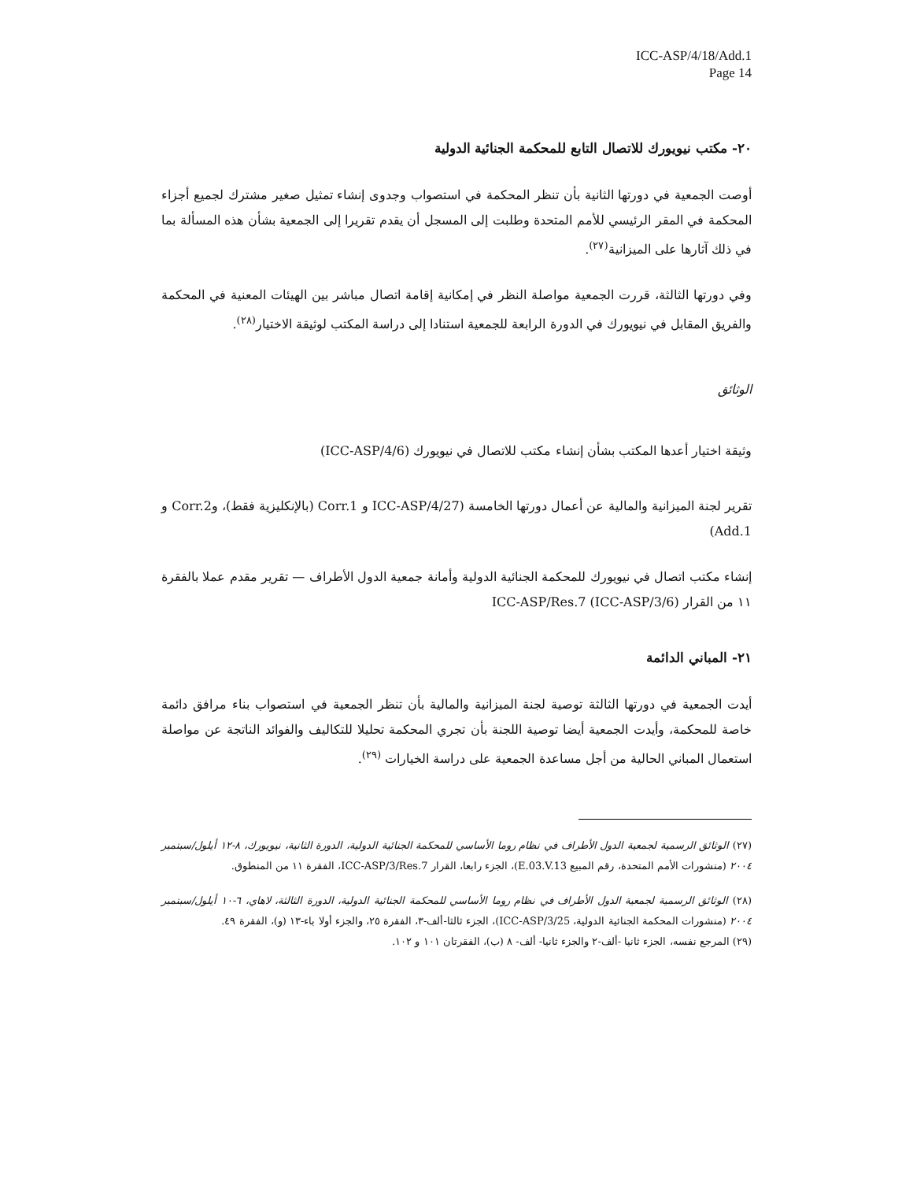ICC-ASP/4/18/Add.1
Page 14
٢٠- مكتب نيويورك للاتصال التابع للمحكمة الجنائية الدولية
أوصت الجمعية في دورتها الثانية بأن تنظر المحكمة في استصواب وجدوى إنشاء تمثيل صغير مشترك لجميع أجزاء المحكمة في المقر الرئيسي للأمم المتحدة وطلبت إلى المسجل أن يقدم تقريرا إلى الجمعية بشأن هذه المسألة بما في ذلك آثارها على الميزانية<sup>(٢٧)</sup>.
وفي دورتها الثالثة، قررت الجمعية مواصلة النظر في إمكانية إقامة اتصال مباشر بين الهيئات المعنية في المحكمة والفريق المقابل في نيويورك في الدورة الرابعة للجمعية استنادا إلى دراسة المكتب لوثيقة الاختيار<sup>(٢٨)</sup>.
الوثائق
وثيقة اختيار أعدها المكتب بشأن إنشاء مكتب للاتصال في نيويورك (ICC-ASP/4/6)
تقرير لجنة الميزانية والمالية عن أعمال دورتها الخامسة (ICC-ASP/4/27 و Corr.1 (بالإنكليزية فقط)، وCorr.2 و Add.1)
إنشاء مكتب اتصال في نيويورك للمحكمة الجنائية الدولية وأمانة جمعية الدول الأطراف — تقرير مقدم عملا بالفقرة ١١ من القرار (ICC-ASP/3/6) ICC-ASP/Res.7
٢١- المباني الدائمة
أيدت الجمعية في دورتها الثالثة توصية لجنة الميزانية والمالية بأن تنظر الجمعية في استصواب بناء مرافق دائمة خاصة للمحكمة، وأيدت الجمعية أيضا توصية اللجنة بأن تجري المحكمة تحليلا للتكاليف والفوائد الناتجة عن مواصلة استعمال المباني الحالية من أجل مساعدة الجمعية على دراسة الخيارات <sup>(٢٩)</sup>.
(٢٧) الوثائق الرسمية لجمعية الدول الأطراف في نظام روما الأساسي للمحكمة الجنائية الدولية، الدورة الثانية، نيويورك، ٨-١٢ أيلول/سبتمبر ٢٠٠٤ (منشورات الأمم المتحدة، رقم المبيع E.03.V.13)، الجزء رابعا، القرار ICC-ASP/3/Res.7، الفقرة ١١ من المنطوق.
(٢٨) الوثائق الرسمية لجمعية الدول الأطراف في نظام روما الأساسي للمحكمة الجنائية الدولية، الدورة الثالثة، لاهاي، ٦-١٠ أيلول/سبتمبر ٢٠٠٤ (منشورات المحكمة الجنائية الدولية، ICC-ASP/3/25)، الجزء ثالثا-ألف-٣، الفقرة ٢٥، والجزء أولا باء-١٣ (و)، الفقرة ٤٩.
(٢٩) المرجع نفسه، الجزء ثانيا -ألف-٢ والجزء ثانيا- ألف- ٨ (ب)، الفقرتان ١٠١ و ١٠٢.